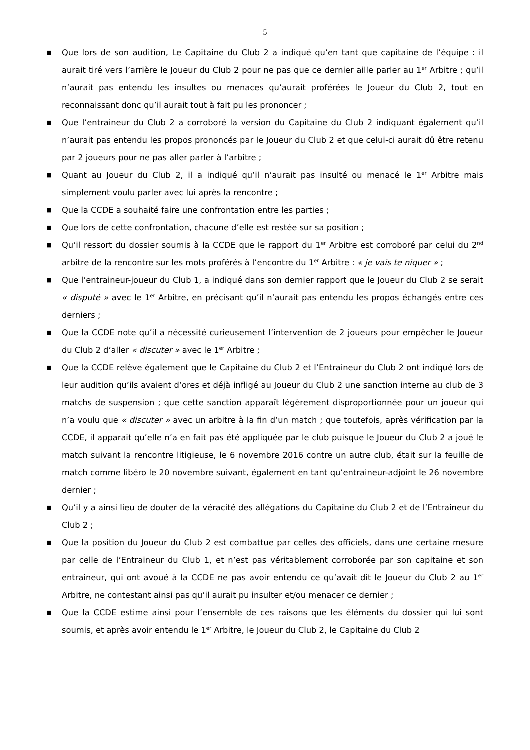5
■ Que lors de son audition, Le Capitaine du Club 2 a indiqué qu’en tant que capitaine de l’équipe : il aurait tiré vers l’arrière le Joueur du Club 2 pour ne pas que ce dernier aille parler au 1<sup>er</sup> Arbitre ; qu’il n’aurait pas entendu les insultes ou menaces qu’aurait proférées le Joueur du Club 2, tout en reconnaissant donc qu’il aurait tout à fait pu les prononcer ;
■ Que l’entraineur du Club 2 a corroboré la version du Capitaine du Club 2 indiquant également qu’il n’aurait pas entendu les propos prononcés par le Joueur du Club 2 et que celui-ci aurait dû être retenu par 2 joueurs pour ne pas aller parler à l’arbitre ;
■ Quant au Joueur du Club 2, il a indiqué qu’il n’aurait pas insulté ou menacé le 1<sup>er</sup> Arbitre mais simplement voulu parler avec lui après la rencontre ;
■ Que la CCDE a souhaité faire une confrontation entre les parties ;
■ Que lors de cette confrontation, chacune d’elle est restée sur sa position ;
■ Qu’il ressort du dossier soumis à la CCDE que le rapport du 1<sup>er</sup> Arbitre est corroboré par celui du 2<sup>nd</sup> arbitre de la rencontre sur les mots proférés à l’encontre du 1<sup>er</sup> Arbitre : « je vais te niquer » ;
■ Que l’entraineur-joueur du Club 1, a indiqué dans son dernier rapport que le Joueur du Club 2 se serait « disputé » avec le 1<sup>er</sup> Arbitre, en précisant qu’il n’aurait pas entendu les propos échangés entre ces derniers ;
■ Que la CCDE note qu’il a nécessité curieusement l’intervention de 2 joueurs pour empêcher le Joueur du Club 2 d’aller « discuter » avec le 1<sup>er</sup> Arbitre ;
■ Que la CCDE relève également que le Capitaine du Club 2 et l’Entraineur du Club 2 ont indiqué lors de leur audition qu’ils avaient d’ores et déjà infligé au Joueur du Club 2 une sanction interne au club de 3 matchs de suspension ; que cette sanction apparaît légèrement disproportionnée pour un joueur qui n’a voulu que « discuter » avec un arbitre à la fin d’un match ; que toutefois, après vérification par la CCDE, il apparait qu’elle n’a en fait pas été appliquée par le club puisque le Joueur du Club 2 a joué le match suivant la rencontre litigieuse, le 6 novembre 2016 contre un autre club, était sur la feuille de match comme libéro le 20 novembre suivant, également en tant qu’entraineur-adjoint le 26 novembre dernier ;
■ Qu’il y a ainsi lieu de douter de la véracité des allégations du Capitaine du Club 2 et de l’Entraineur du Club 2 ;
■ Que la position du Joueur du Club 2 est combattue par celles des officiels, dans une certaine mesure par celle de l’Entraineur du Club 1, et n’est pas véritablement corroborée par son capitaine et son entraineur, qui ont avoué à la CCDE ne pas avoir entendu ce qu’avait dit le Joueur du Club 2 au 1<sup>er</sup> Arbitre, ne contestant ainsi pas qu’il aurait pu insulter et/ou menacer ce dernier ;
■ Que la CCDE estime ainsi pour l’ensemble de ces raisons que les éléments du dossier qui lui sont soumis, et après avoir entendu le 1<sup>er</sup> Arbitre, le Joueur du Club 2, le Capitaine du Club 2